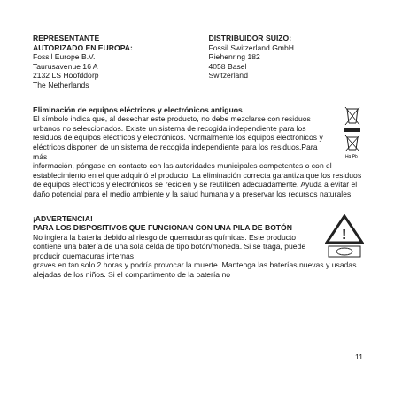REPRESENTANTE
AUTORIZADO EN EUROPA:
Fossil Europe B.V.
Taurusavenue 16 A
2132 LS Hoofddorp
The Netherlands
DISTRIBUIDOR SUIZO:
Fossil Switzerland GmbH
Riehenring 182
4058 Basel
Switzerland
Eliminación de equipos eléctricos y electrónicos antiguos
El símbolo indica que, al desechar este producto, no debe mezclarse con residuos urbanos no seleccionados. Existe un sistema de recogida independiente para los residuos de equipos eléctricos y electrónicos. Normalmente los equipos electrónicos y eléctricos disponen de un sistema de recogida independiente para los residuos.Para más
Hg Pb
información, póngase en contacto con las autoridades municipales competentes o con el establecimiento en el que adquirió el producto. La eliminación correcta garantiza que los residuos de equipos eléctricos y electrónicos se reciclen y se reutilicen adecuadamente. Ayuda a evitar el daño potencial para el medio ambiente y la salud humana y a preservar los recursos naturales.
¡ADVERTENCIA!
PARA LOS DISPOSITIVOS QUE FUNCIONAN CON UNA PILA DE BOTÓN
No ingiera la batería debido al riesgo de quemaduras químicas. Este producto contiene una batería de una sola celda de tipo botón/moneda. Si se traga, puede producir quemaduras internas
!
graves en tan solo 2 horas y podría provocar la muerte. Mantenga las baterías nuevas y usadas alejadas de los niños. Si el compartimento de la batería no
11